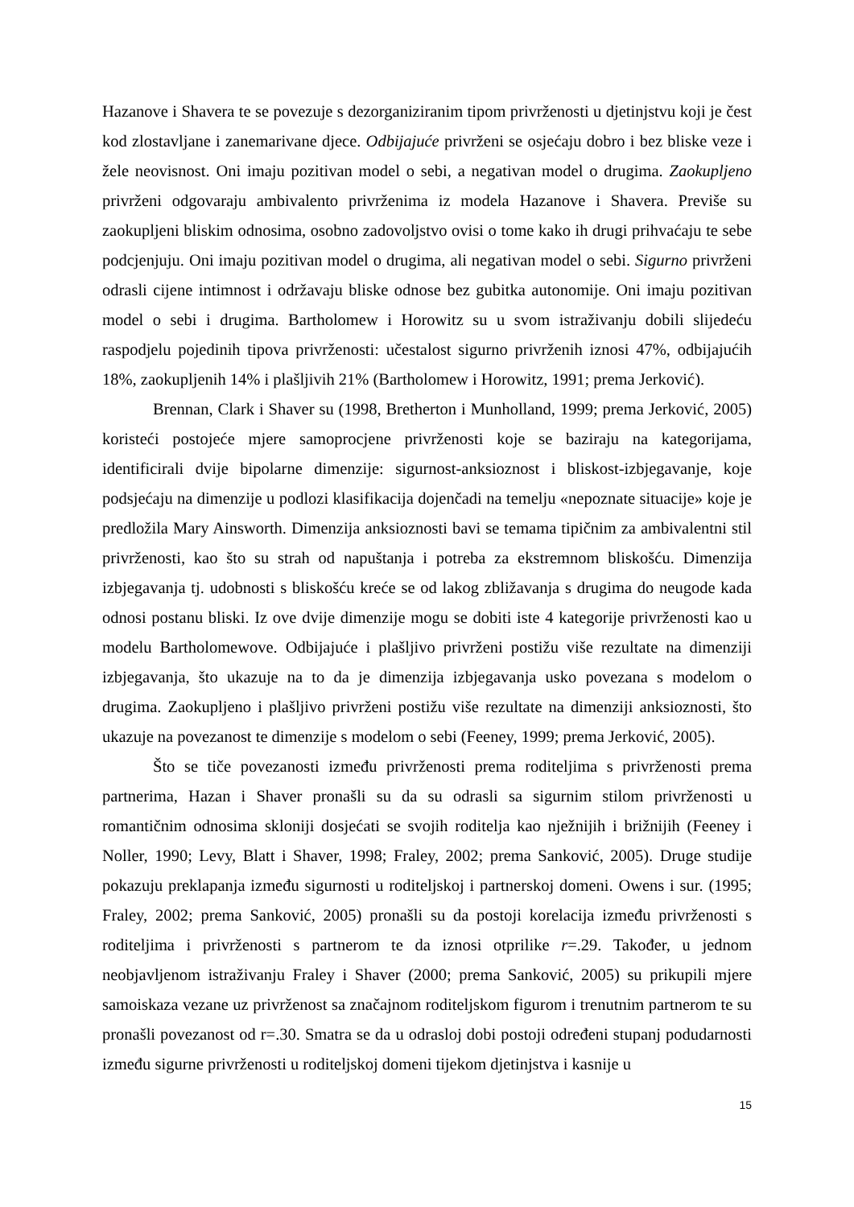Hazanove i Shavera te se povezuje s dezorganiziranim tipom privrženosti u djetinjstvu koji je čest kod zlostavljane i zanemarivane djece. Odbijajuće privrženi se osjećaju dobro i bez bliske veze i žele neovisnost. Oni imaju pozitivan model o sebi, a negativan model o drugima. Zaokupljeno privrženi odgovaraju ambivalento privrženima iz modela Hazanove i Shavera. Previše su zaokupljeni bliskim odnosima, osobno zadovoljstvo ovisi o tome kako ih drugi prihvaćaju te sebe podcjenjuju. Oni imaju pozitivan model o drugima, ali negativan model o sebi. Sigurno privrženi odrasli cijene intimnost i održavaju bliske odnose bez gubitka autonomije. Oni imaju pozitivan model o sebi i drugima. Bartholomew i Horowitz su u svom istraživanju dobili slijedeću raspodjelu pojedinih tipova privrženosti: učestalost sigurno privrženih iznosi 47%, odbijajućih 18%, zaokupljenih 14% i plašljivih 21% (Bartholomew i Horowitz, 1991; prema Jerković).
Brennan, Clark i Shaver su (1998, Bretherton i Munholland, 1999; prema Jerković, 2005) koristeći postojeće mjere samoprocjene privrženosti koje se baziraju na kategorijama, identificirali dvije bipolarne dimenzije: sigurnost-anksioznost i bliskost-izbjegavanje, koje podsjećaju na dimenzije u podlozi klasifikacija dojenčadi na temelju «nepoznate situacije» koje je predložila Mary Ainsworth. Dimenzija anksioznosti bavi se temama tipičnim za ambivalentni stil privrženosti, kao što su strah od napuštanja i potreba za ekstremnom bliskošću. Dimenzija izbjegavanja tj. udobnosti s bliskošću kreće se od lakog zbližavanja s drugima do neugode kada odnosi postanu bliski. Iz ove dvije dimenzije mogu se dobiti iste 4 kategorije privrženosti kao u modelu Bartholomewove. Odbijajuće i plašljivo privrženi postižu više rezultate na dimenziji izbjegavanja, što ukazuje na to da je dimenzija izbjegavanja usko povezana s modelom o drugima. Zaokupljeno i plašljivo privrženi postižu više rezultate na dimenziji anksioznosti, što ukazuje na povezanost te dimenzije s modelom o sebi (Feeney, 1999; prema Jerković, 2005).
Što se tiče povezanosti između privrženosti prema roditeljima s privrženosti prema partnerima, Hazan i Shaver pronašli su da su odrasli sa sigurnim stilom privrženosti u romantičnim odnosima skloniji dosjećati se svojih roditelja kao nježnijih i brižnijih (Feeney i Noller, 1990; Levy, Blatt i Shaver, 1998; Fraley, 2002; prema Sanković, 2005). Druge studije pokazuju preklapanja između sigurnosti u roditeljskoj i partnerskoj domeni. Owens i sur. (1995; Fraley, 2002; prema Sanković, 2005) pronašli su da postoji korelacija između privrženosti s roditeljima i privrženosti s partnerom te da iznosi otprilike r=.29. Također, u jednom neobjavljenom istraživanju Fraley i Shaver (2000; prema Sanković, 2005) su prikupili mjere samoiskaza vezane uz privrženost sa značajnom roditeljskom figurom i trenutnim partnerom te su pronašli povezanost od r=.30. Smatra se da u odrasloj dobi postoji određeni stupanj podudarnosti između sigurne privrženosti u roditeljskoj domeni tijekom djetinjstva i kasnije u
15